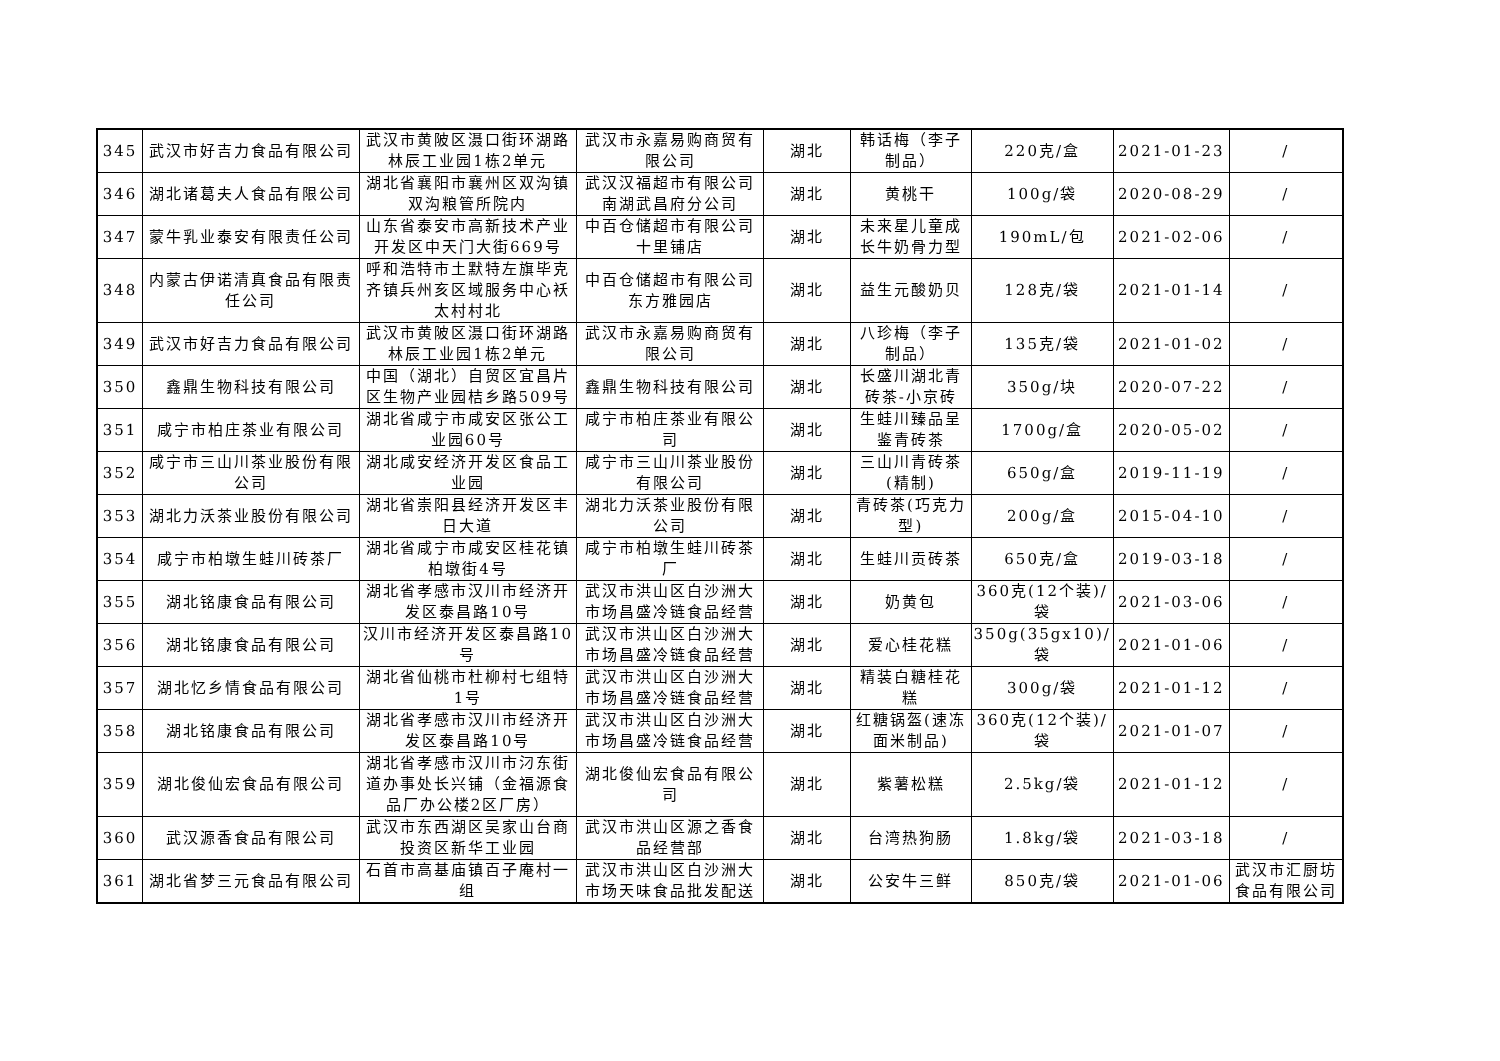| 345 | 武汉市好吉力食品有限公司 | 武汉市黄陂区滠口街环湖路林辰工业园1栋2单元 | 武汉市永嘉易购商贸有限公司 | 湖北 | 韩话梅（李子制品） | 220克/盒 | 2021-01-23 | / |
| 346 | 湖北诸葛夫人食品有限公司 | 湖北省襄阳市襄州区双沟镇双沟粮管所院内 | 武汉汉福超市有限公司南湖武昌府分公司 | 湖北 | 黄桃干 | 100g/袋 | 2020-08-29 | / |
| 347 | 蒙牛乳业泰安有限责任公司 | 山东省泰安市高新技术产业开发区中天门大街669号 | 中百仓储超市有限公司十里铺店 | 湖北 | 未来星儿童成长牛奶骨力型 | 190mL/包 | 2021-02-06 | / |
| 348 | 内蒙古伊诺清真食品有限责任公司 | 呼和浩特市土默特左旗毕克齐镇兵州亥区域服务中心袄太村村北 | 中百仓储超市有限公司东方雅园店 | 湖北 | 益生元酸奶贝 | 128克/袋 | 2021-01-14 | / |
| 349 | 武汉市好吉力食品有限公司 | 武汉市黄陂区滠口街环湖路林辰工业园1栋2单元 | 武汉市永嘉易购商贸有限公司 | 湖北 | 八珍梅（李子制品） | 135克/袋 | 2021-01-02 | / |
| 350 | 鑫鼎生物科技有限公司 | 中国（湖北）自贸区宜昌片区生物产业园桔乡路509号 | 鑫鼎生物科技有限公司 | 湖北 | 长盛川湖北青砖茶-小京砖 | 350g/块 | 2020-07-22 | / |
| 351 | 咸宁市柏庄茶业有限公司 | 湖北省咸宁市咸安区张公工业园60号 | 咸宁市柏庄茶业有限公司 | 湖北 | 生蛙川臻品呈鉴青砖茶 | 1700g/盒 | 2020-05-02 | / |
| 352 | 咸宁市三山川茶业股份有限公司 | 湖北咸安经济开发区食品工业园 | 咸宁市三山川茶业股份有限公司 | 湖北 | 三山川青砖茶(精制) | 650g/盒 | 2019-11-19 | / |
| 353 | 湖北力沃茶业股份有限公司 | 湖北省崇阳县经济开发区丰日大道 | 湖北力沃茶业股份有限公司 | 湖北 | 青砖茶(巧克力型) | 200g/盒 | 2015-04-10 | / |
| 354 | 咸宁市柏墩生蛙川砖茶厂 | 湖北省咸宁市咸安区桂花镇柏墩街4号 | 咸宁市柏墩生蛙川砖茶厂 | 湖北 | 生蛙川贡砖茶 | 650克/盒 | 2019-03-18 | / |
| 355 | 湖北铭康食品有限公司 | 湖北省孝感市汉川市经济开发区泰昌路10号 | 武汉市洪山区白沙洲大市场昌盛冷链食品经营 | 湖北 | 奶黄包 | 360克(12个装)/袋 | 2021-03-06 | / |
| 356 | 湖北铭康食品有限公司 | 汉川市经济开发区泰昌路10号 | 武汉市洪山区白沙洲大市场昌盛冷链食品经营 | 湖北 | 爱心桂花糕 | 350g(35gx10)/袋 | 2021-01-06 | / |
| 357 | 湖北忆乡情食品有限公司 | 湖北省仙桃市杜柳村七组特1号 | 武汉市洪山区白沙洲大市场昌盛冷链食品经营 | 湖北 | 精装白糖桂花糕 | 300g/袋 | 2021-01-12 | / |
| 358 | 湖北铭康食品有限公司 | 湖北省孝感市汉川市经济开发区泰昌路10号 | 武汉市洪山区白沙洲大市场昌盛冷链食品经营 | 湖北 | 红糖锅盔(速冻面米制品) | 360克(12个装)/袋 | 2021-01-07 | / |
| 359 | 湖北俊仙宏食品有限公司 | 湖北省孝感市汉川市汈东街道办事处长兴铺（金福源食品厂办公楼2区厂房） | 湖北俊仙宏食品有限公司 | 湖北 | 紫薯松糕 | 2.5kg/袋 | 2021-01-12 | / |
| 360 | 武汉源香食品有限公司 | 武汉市东西湖区吴家山台商投资区新华工业园 | 武汉市洪山区源之香食品经营部 | 湖北 | 台湾热狗肠 | 1.8kg/袋 | 2021-03-18 | / |
| 361 | 湖北省梦三元食品有限公司 | 石首市高基庙镇百子庵村一组 | 武汉市洪山区白沙洲大市场天味食品批发配送 | 湖北 | 公安牛三鲜 | 850克/袋 | 2021-01-06 | 武汉市汇厨坊食品有限公司 |